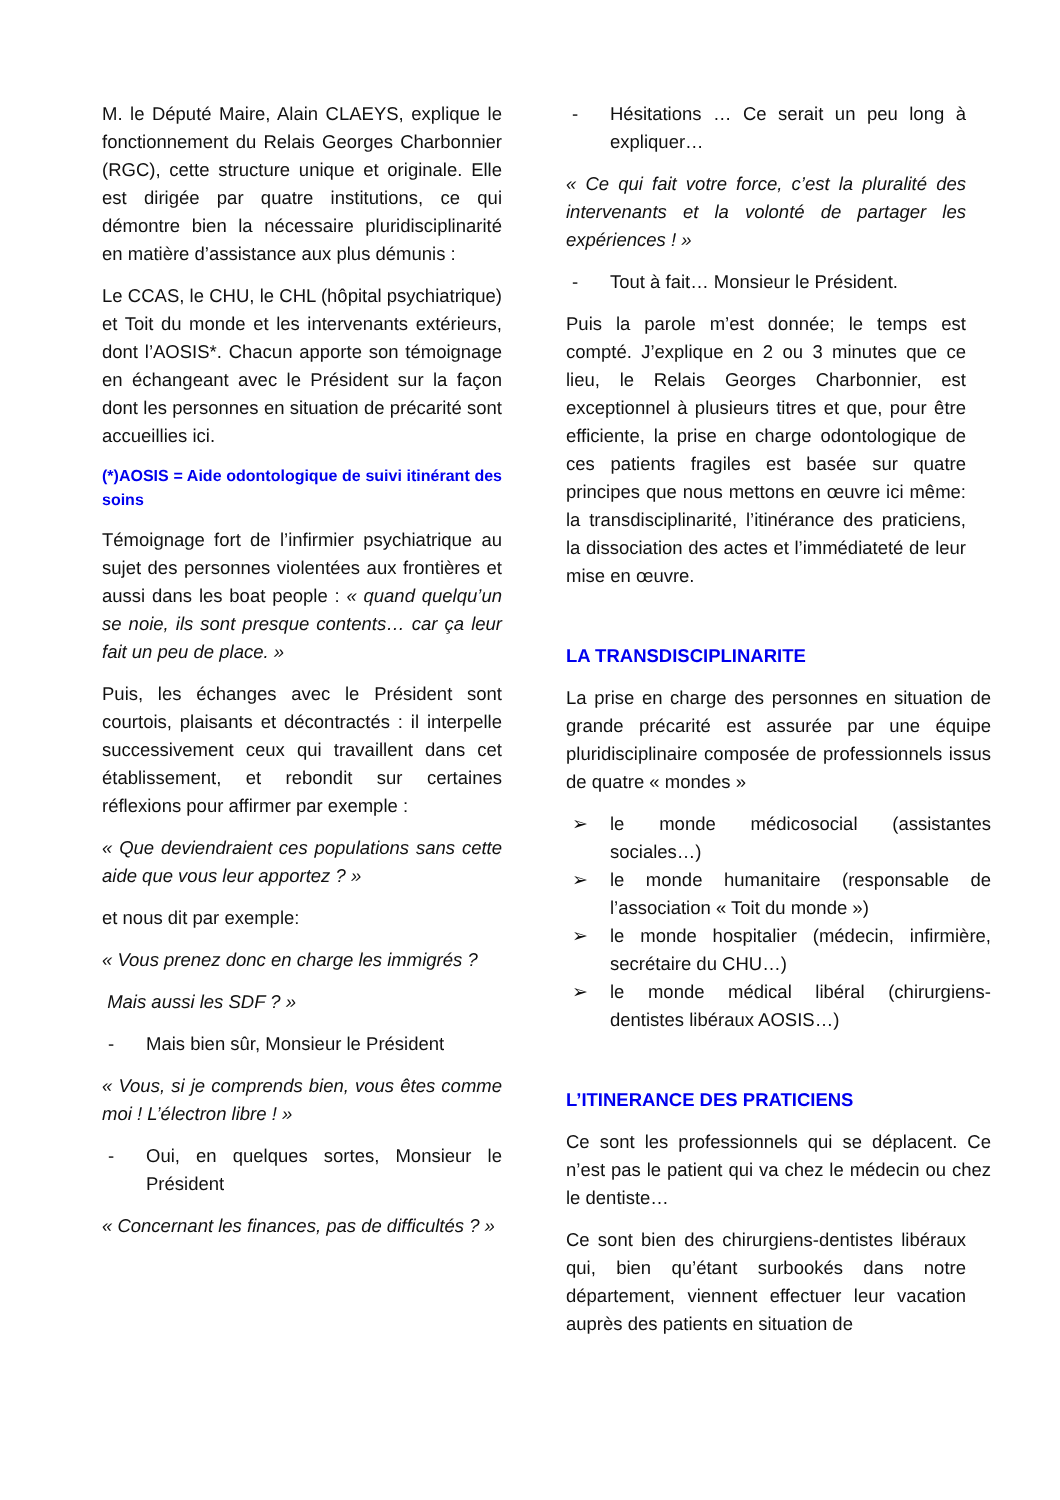M. le Député Maire, Alain CLAEYS, explique le fonctionnement du Relais Georges Charbonnier (RGC), cette structure unique et originale. Elle est dirigée par quatre institutions, ce qui démontre bien la nécessaire pluridisciplinarité en matière d’assistance aux plus démunis :
Le CCAS, le CHU, le CHL (hôpital psychiatrique) et Toit du monde et les intervenants extérieurs, dont l’AOSIS*. Chacun apporte son témoignage en échangeant avec le Président sur la façon dont les personnes en situation de précarité sont accueillies ici.
(*)AOSIS = Aide odontologique de suivi itinérant des soins
Témoignage fort de l’infirmier psychiatrique au sujet des personnes violentées aux frontières et aussi dans les boat people : « quand quelqu’un se noie, ils sont presque contents… car ça leur fait un peu de place. »
Puis, les échanges avec le Président sont courtois, plaisants et décontractés : il interpelle successivement ceux qui travaillent dans cet établissement, et rebondit sur certaines réflexions pour affirmer par exemple :
« Que deviendraient ces populations sans cette aide que vous leur apportez ? »
et nous dit par exemple:
« Vous prenez donc en charge les immigrés ?
Mais aussi les SDF ? »
- Mais bien sûr, Monsieur le Président
« Vous, si je comprends bien, vous êtes comme moi ! L’électron libre ! »
- Oui, en quelques sortes, Monsieur le Président
« Concernant les finances, pas de difficultés ? »
- Hésitations … Ce serait un peu long à expliquer…
« Ce qui fait votre force, c’est la pluralité des intervenants et la volonté de partager les expériences ! »
- Tout à fait… Monsieur le Président.
Puis la parole m’est donnée; le temps est compté. J’explique en 2 ou 3 minutes que ce lieu, le Relais Georges Charbonnier, est exceptionnel à plusieurs titres et que, pour être efficiente, la prise en charge odontologique de ces patients fragiles est basée sur quatre principes que nous mettons en œuvre ici même: la transdisciplinarité, l’itinérance des praticiens, la dissociation des actes et l’immédiateté de leur mise en œuvre.
LA TRANSDISCIPLINARITE
La prise en charge des personnes en situation de grande précarité est assurée par une équipe pluridisciplinaire composée de professionnels issus de quatre « mondes »
➢ le monde médicosocial (assistantes sociales…)
➢ le monde humanitaire (responsable de l’association « Toit du monde »)
➢ le monde hospitalier (médecin, infirmière, secrétaire du CHU…)
➢ le monde médical libéral (chirurgiens-dentistes libéraux AOSIS…)
L’ITINERANCE DES PRATICIENS
Ce sont les professionnels qui se déplacent. Ce n’est pas le patient qui va chez le médecin ou chez le dentiste…
Ce sont bien des chirurgiens-dentistes libéraux qui, bien qu’étant surbookés dans notre département, viennent effectuer leur vacation auprès des patients en situation de